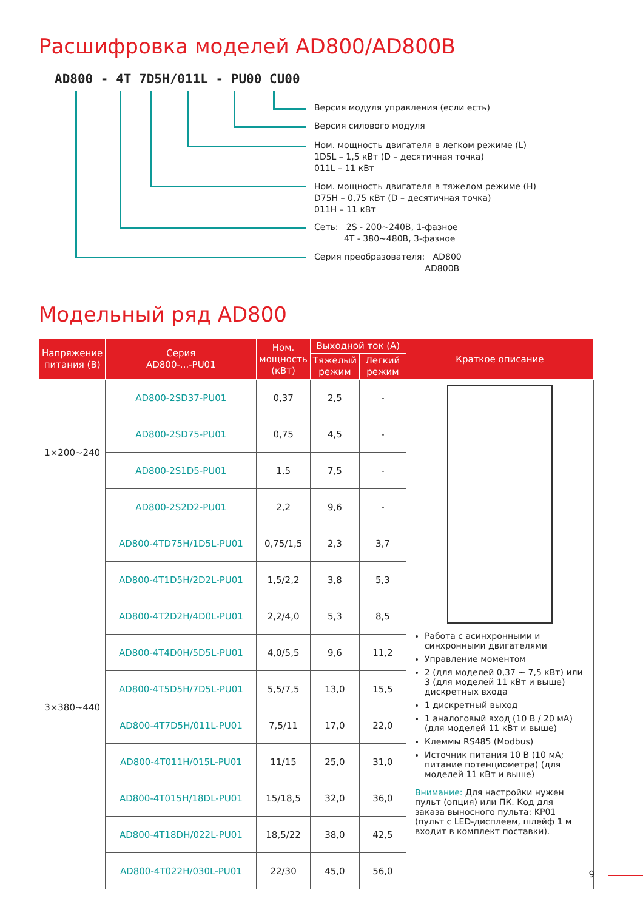Расшифровка моделей AD800/AD800B
AD800 - 4T 7D5H/011L - PU00 CU00
Версия модуля управления (если есть)
Версия силового модуля
Ном. мощность двигателя в легком режиме (L)
1D5L – 1,5 кВт (D – десятичная точка)
011L – 11 кВт
Ном. мощность двигателя в тяжелом режиме (H)
D75H – 0,75 кВт (D – десятичная точка)
011H – 11 кВт
Сеть: 2S - 200~240В, 1-фазное
4T - 380~480В, 3-фазное
Серия преобразователя: AD800
AD800B
Модельный ряд AD800
| Напряжение питания (В) | Серия AD800-...-PU01 | Ном. мощность (кВт) | Выходной ток (А) | | Краткое описание |
| --- | --- | --- | --- | --- | --- |
| | | | Тяжелый режим | Легкий режим | |
| 1×200~240 | AD800-2SD37-PU01 | 0,37 | 2,5 | - | Работа с асинхронными и синхронными двигателями Управление моментом 2 (для моделей 0,37 ~ 7,5 кВт) или 3 (для моделей 11 кВт и выше) дискретных входа 1 дискретный выход 1 аналоговый вход (10 В / 20 мА) (для моделей 11 кВт и выше) Клеммы RS485 (Modbus) Источник питания 10 В (10 мА; питание потенциометра) (для моделей 11 кВт и выше) Внимание: Для настройки нужен пульт (опция) или ПК. Код для заказа выносного пульта: KP01 (пульт с LED-дисплеем, шлейф 1 м входит в комплект поставки). |
| | AD800-2SD75-PU01 | 0,75 | 4,5 | - | |
| | AD800-2S1D5-PU01 | 1,5 | 7,5 | - | |
| | AD800-2S2D2-PU01 | 2,2 | 9,6 | - | |
| 3×380~440 | AD800-4TD75H/1D5L-PU01 | 0,75/1,5 | 2,3 | 3,7 | |
| | AD800-4T1D5H/2D2L-PU01 | 1,5/2,2 | 3,8 | 5,3 | |
| | AD800-4T2D2H/4D0L-PU01 | 2,2/4,0 | 5,3 | 8,5 | |
| | AD800-4T4D0H/5D5L-PU01 | 4,0/5,5 | 9,6 | 11,2 | |
| | AD800-4T5D5H/7D5L-PU01 | 5,5/7,5 | 13,0 | 15,5 | |
| | AD800-4T7D5H/011L-PU01 | 7,5/11 | 17,0 | 22,0 | |
| | AD800-4T011H/015L-PU01 | 11/15 | 25,0 | 31,0 | |
| | AD800-4T015H/18DL-PU01 | 15/18,5 | 32,0 | 36,0 | |
| | AD800-4T18DH/022L-PU01 | 18,5/22 | 38,0 | 42,5 | |
| | AD800-4T022H/030L-PU01 | 22/30 | 45,0 | 56,0 | |
9